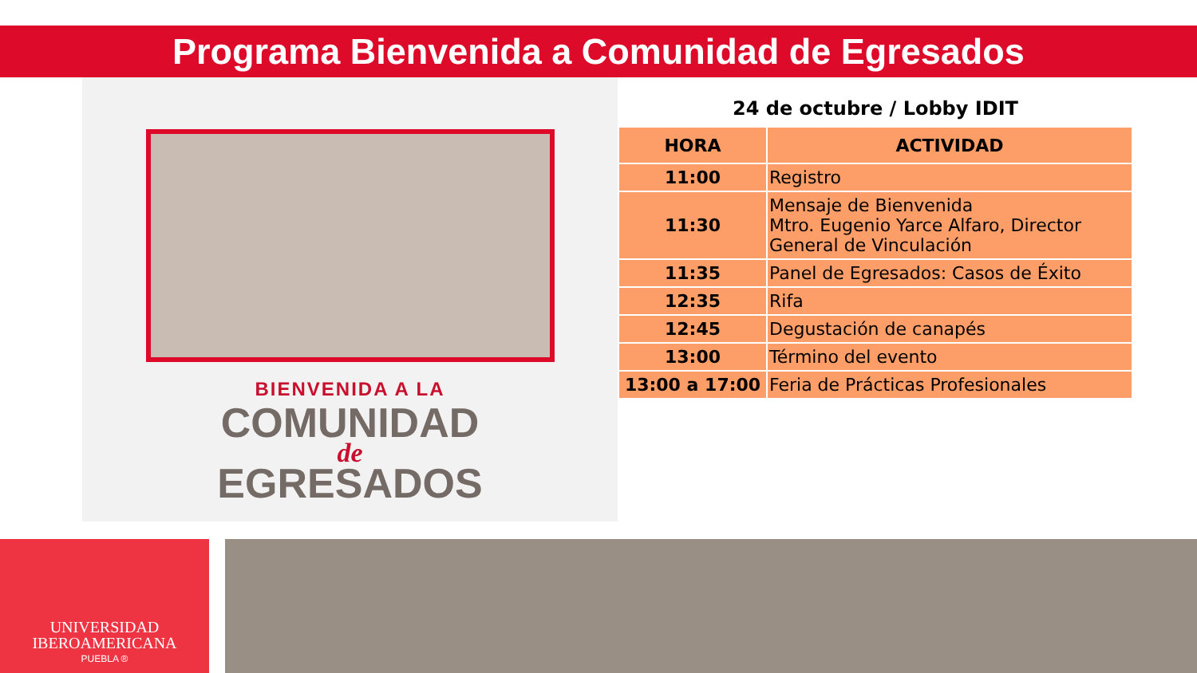Programa Bienvenida a Comunidad de Egresados
BIENVENIDA A LA
COMUNIDAD
de
EGRESADOS
24 de octubre / Lobby IDIT
| HORA | ACTIVIDAD |
| --- | --- |
| 11:00 | Registro |
| 11:30 | Mensaje de Bienvenida Mtro. Eugenio Yarce Alfaro, Director General de Vinculación |
| 11:35 | Panel de Egresados: Casos de Éxito |
| 12:35 | Rifa |
| 12:45 | Degustación de canapés |
| 13:00 | Término del evento |
| 13:00 a 17:00 | Feria de Prácticas Profesionales |
UNIVERSIDAD
IBEROAMERICANA
PUEBLA ®